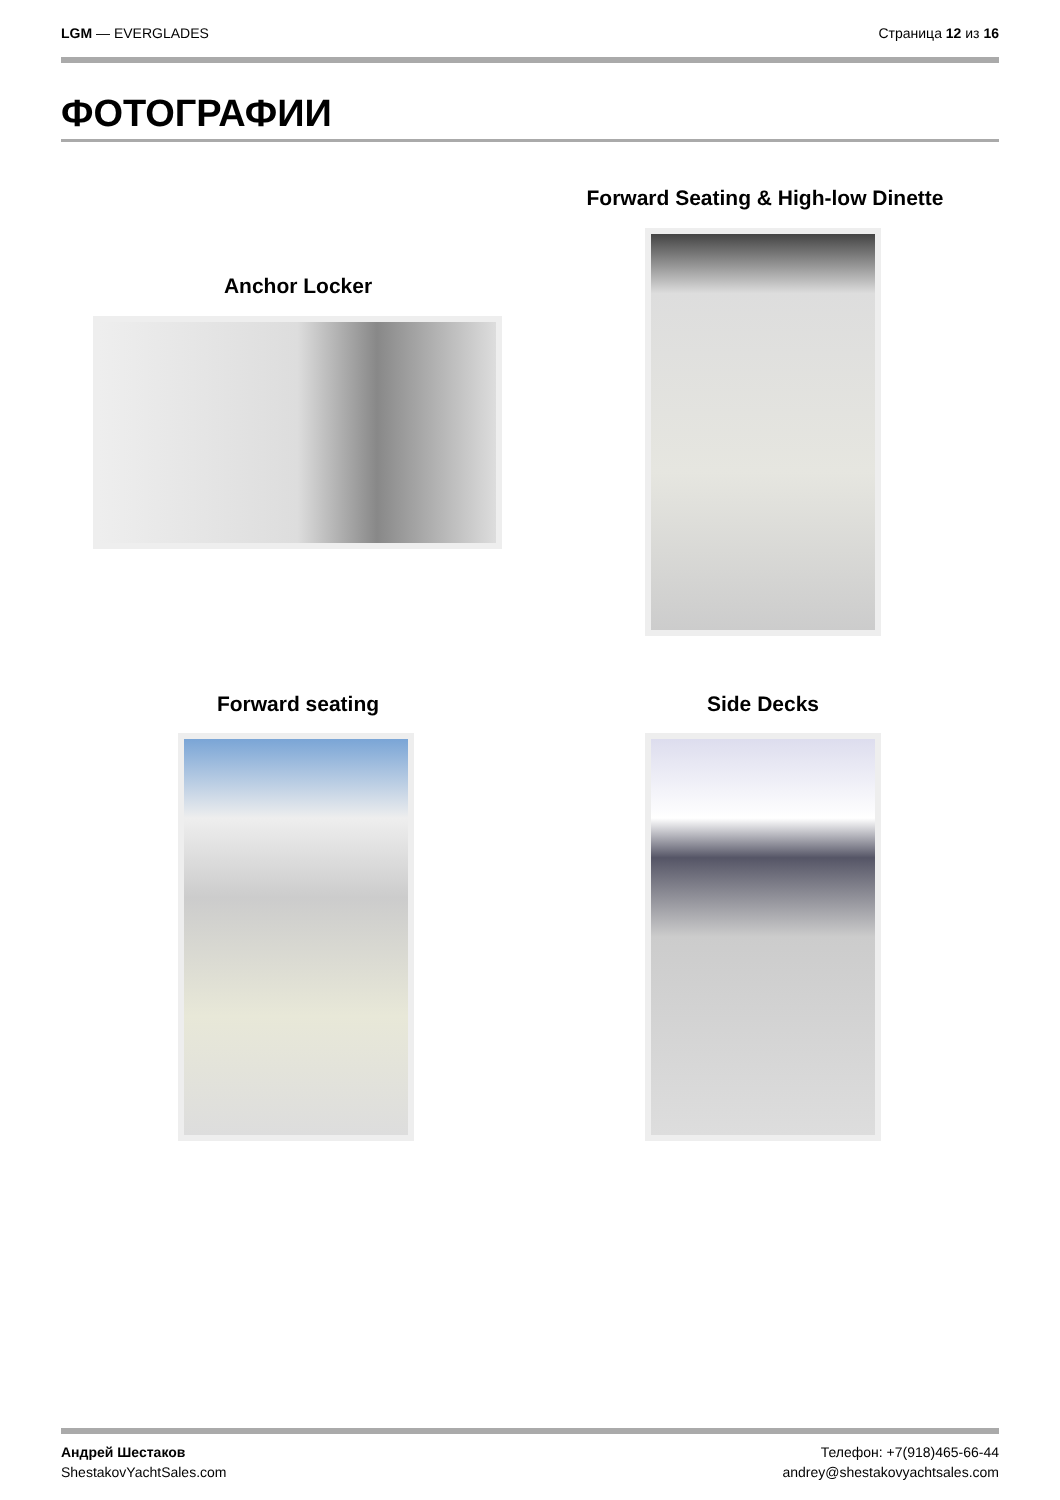LGM — EVERGLADES Страница 12 из 16
ФОТОГРАФИИ
Forward Seating & High-low Dinette
Anchor Locker
Forward seating Side Decks
Андрей Шестаков
ShestakovYachtSales.com
Телефон: +7(918)465-66-44
andrey@shestakovyachtsales.com